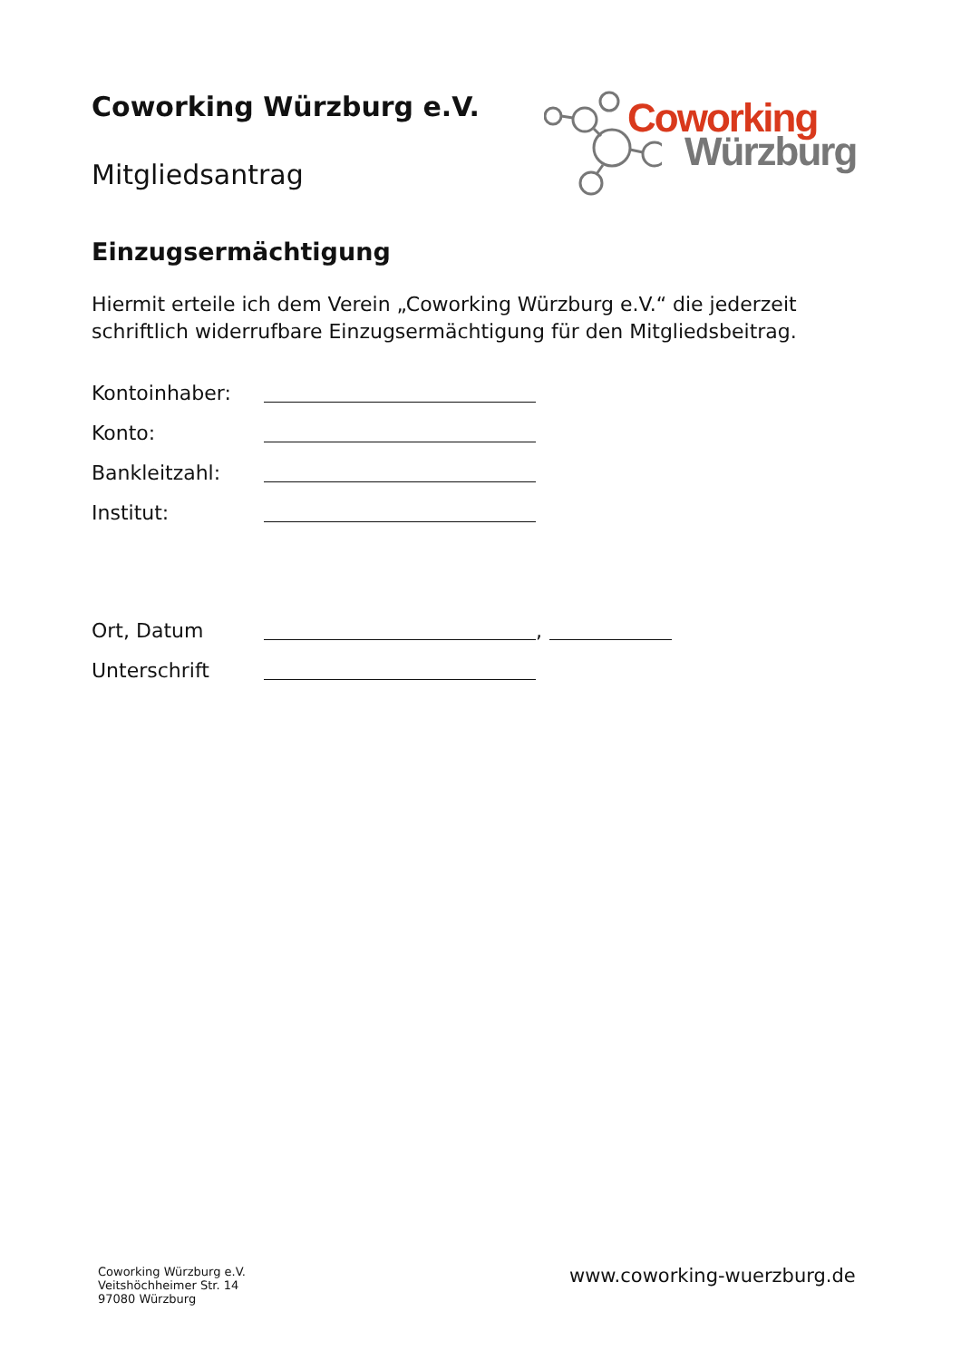Coworking Würzburg e.V.
Mitgliedsantrag
Coworking
Würzburg
Einzugsermächtigung
Hiermit erteile ich dem Verein „Coworking Würzburg e.V.“ die jederzeit schriftlich widerrufbare Einzugsermächtigung für den Mitgliedsbeitrag.
Kontoinhaber:
Konto:
Bankleitzahl:
Institut:
Ort, Datum ,
Unterschrift
Coworking Würzburg e.V.
Veitshöchheimer Str. 14
97080 Würzburg
www.coworking-wuerzburg.de